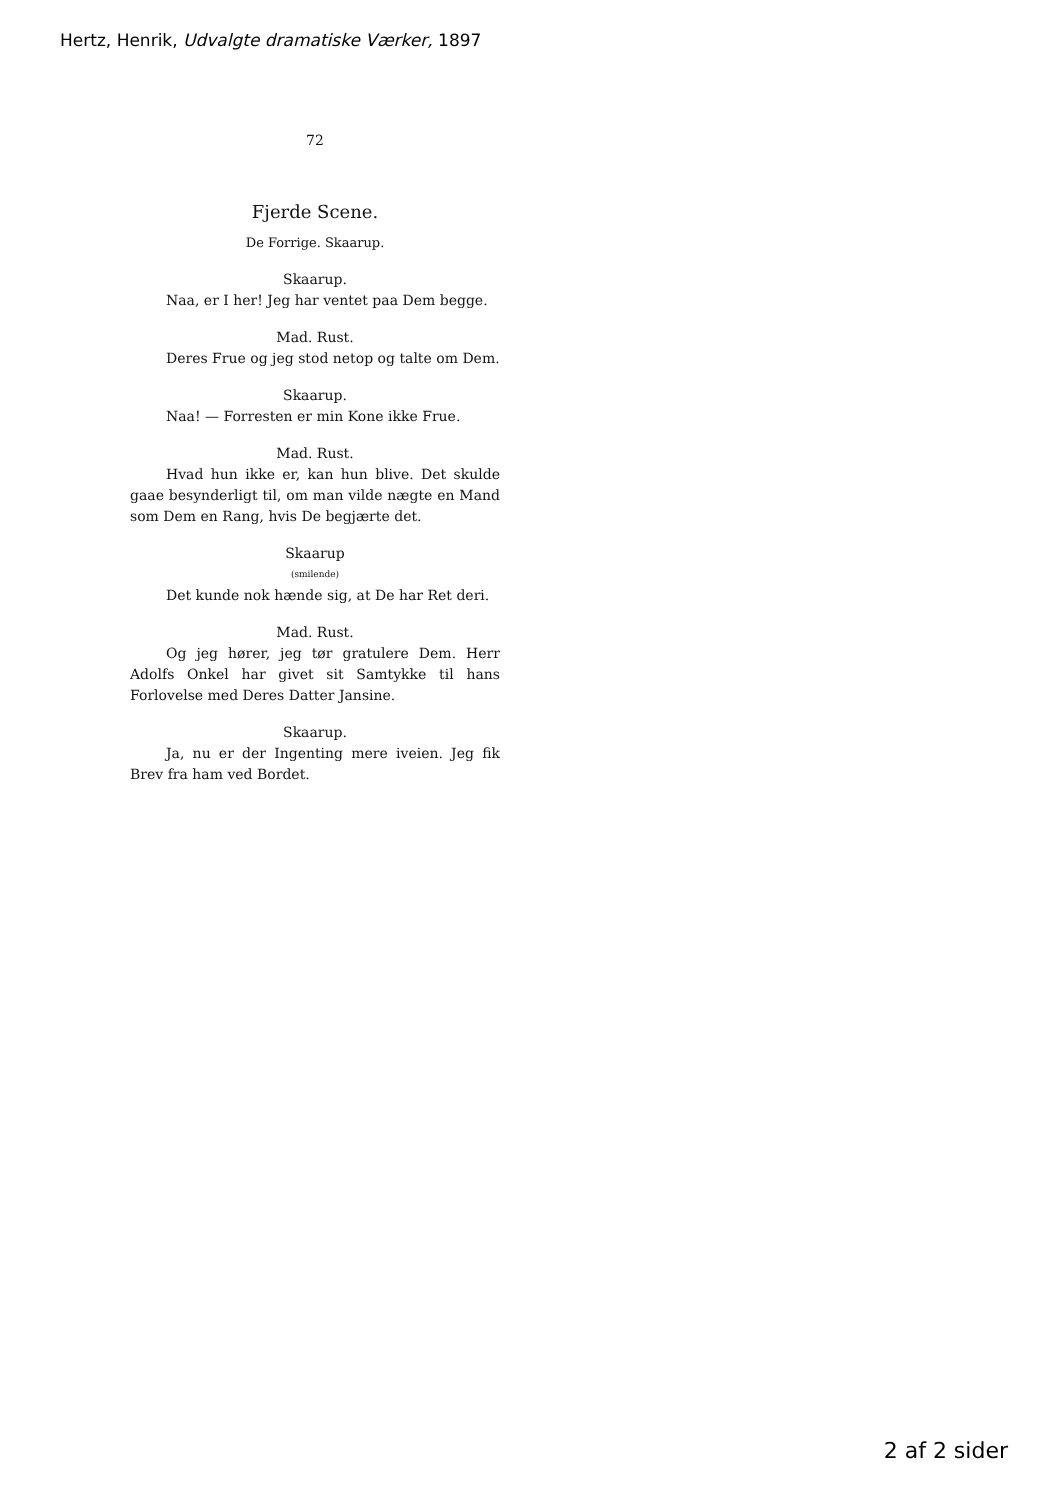Hertz, Henrik, Udvalgte dramatiske Værker, 1897
72
Fjerde Scene.
De Forrige. Skaarup.
Skaarup.
Naa, er I her! Jeg har ventet paa Dem begge.
Mad. Rust.
Deres Frue og jeg stod netop og talte om Dem.
Skaarup.
Naa! — Forresten er min Kone ikke Frue.
Mad. Rust.
Hvad hun ikke er, kan hun blive. Det skulde gaae besynderligt til, om man vilde nægte en Mand som Dem en Rang, hvis De begjærte det.
Skaarup
(smilende)
Det kunde nok hænde sig, at De har Ret deri.
Mad. Rust.
Og jeg hører, jeg tør gratulere Dem. Herr Adolfs Onkel har givet sit Samtykke til hans Forlovelse med Deres Datter Jansine.
Skaarup.
Ja, nu er der Ingenting mere iveien. Jeg fik Brev fra ham ved Bordet.
2 af 2 sider